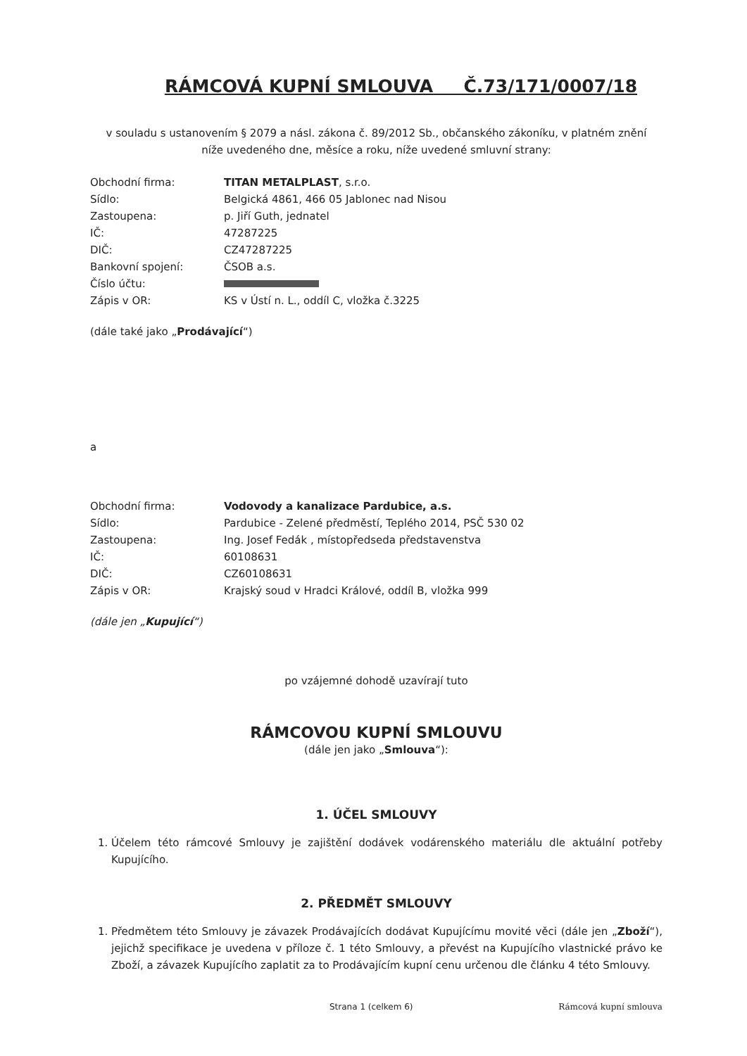RÁMCOVÁ KUPNÍ SMLOUVA Č.73/171/0007/18
v souladu s ustanovením § 2079 a násl. zákona č. 89/2012 Sb., občanského zákoníku, v platném znění
níže uvedeného dne, měsíce a roku, níže uvedené smluvní strany:
| Obchodní firma: | TITAN METALPLAST , s.r.o. |
| Sídlo: | Belgická 4861, 466 05 Jablonec nad Nisou |
| Zastoupena: | p. Jiří Guth, jednatel |
| IČ: | 47287225 |
| DIČ: | CZ47287225 |
| Bankovní spojení: | ČSOB a.s. |
| Číslo účtu: | |
| Zápis v OR: | KS v Ústí n. L., oddíl C, vložka č.3225 |
(dále také jako „Prodávající“)
a
| Obchodní firma: | Vodovody a kanalizace Pardubice, a.s. |
| Sídlo: | Pardubice - Zelené předměstí, Teplého 2014, PSČ 530 02 |
| Zastoupena: | Ing. Josef Fedák , místopředseda představenstva |
| IČ: | 60108631 |
| DIČ: | CZ60108631 |
| Zápis v OR: | Krajský soud v Hradci Králové, oddíl B, vložka 999 |
(dále jen „Kupující“)
po vzájemné dohodě uzavírají tuto
RÁMCOVOU KUPNÍ SMLOUVU
(dále jen jako „Smlouva“):
1. ÚČEL SMLOUVY
1. Účelem této rámcové Smlouvy je zajištění dodávek vodárenského materiálu dle aktuální potřeby Kupujícího.
2. PŘEDMĚT SMLOUVY
1. Předmětem této Smlouvy je závazek Prodávajících dodávat Kupujícímu movité věci (dále jen „Zboží“), jejichž specifikace je uvedena v příloze č. 1 této Smlouvy, a převést na Kupujícího vlastnické právo ke Zboží, a závazek Kupujícího zaplatit za to Prodávajícím kupní cenu určenou dle článku 4 této Smlouvy.
Strana 1 (celkem 6) Rámcová kupní smlouva